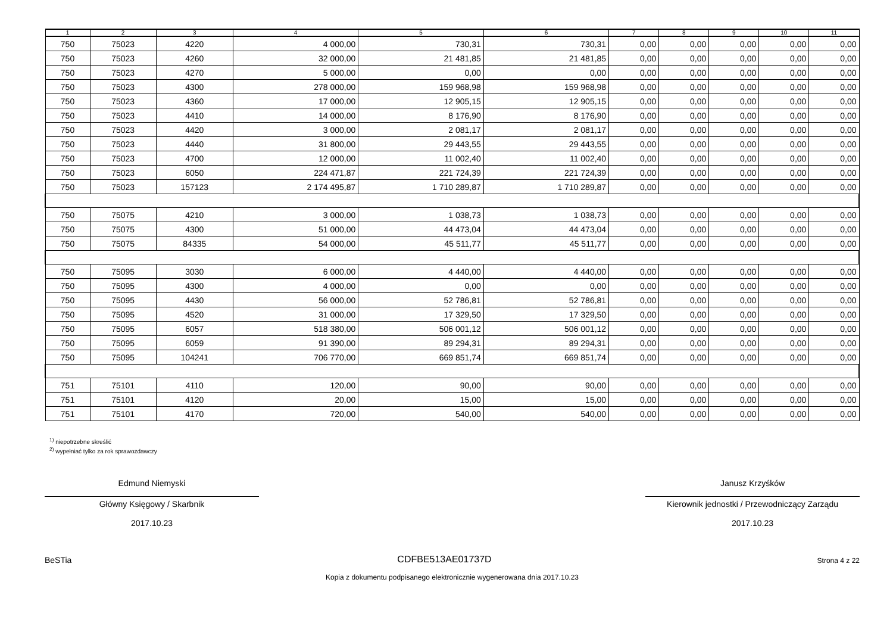| 1 | 2 | 3 | 4 | 5 | 6 | 7 | 8 | 9 | 10 | 11 |
| --- | --- | --- | --- | --- | --- | --- | --- | --- | --- | --- |
| 750 | 75023 | 4220 | 4 000,00 | 730,31 | 730,31 | 0,00 | 0,00 | 0,00 | 0,00 | 0,00 |
| 750 | 75023 | 4260 | 32 000,00 | 21 481,85 | 21 481,85 | 0,00 | 0,00 | 0,00 | 0,00 | 0,00 |
| 750 | 75023 | 4270 | 5 000,00 | 0,00 | 0,00 | 0,00 | 0,00 | 0,00 | 0,00 | 0,00 |
| 750 | 75023 | 4300 | 278 000,00 | 159 968,98 | 159 968,98 | 0,00 | 0,00 | 0,00 | 0,00 | 0,00 |
| 750 | 75023 | 4360 | 17 000,00 | 12 905,15 | 12 905,15 | 0,00 | 0,00 | 0,00 | 0,00 | 0,00 |
| 750 | 75023 | 4410 | 14 000,00 | 8 176,90 | 8 176,90 | 0,00 | 0,00 | 0,00 | 0,00 | 0,00 |
| 750 | 75023 | 4420 | 3 000,00 | 2 081,17 | 2 081,17 | 0,00 | 0,00 | 0,00 | 0,00 | 0,00 |
| 750 | 75023 | 4440 | 31 800,00 | 29 443,55 | 29 443,55 | 0,00 | 0,00 | 0,00 | 0,00 | 0,00 |
| 750 | 75023 | 4700 | 12 000,00 | 11 002,40 | 11 002,40 | 0,00 | 0,00 | 0,00 | 0,00 | 0,00 |
| 750 | 75023 | 6050 | 224 471,87 | 221 724,39 | 221 724,39 | 0,00 | 0,00 | 0,00 | 0,00 | 0,00 |
| 750 | 75023 | 157123 | 2 174 495,87 | 1 710 289,87 | 1 710 289,87 | 0,00 | 0,00 | 0,00 | 0,00 | 0,00 |
| 750 | 75075 | 4210 | 3 000,00 | 1 038,73 | 1 038,73 | 0,00 | 0,00 | 0,00 | 0,00 | 0,00 |
| 750 | 75075 | 4300 | 51 000,00 | 44 473,04 | 44 473,04 | 0,00 | 0,00 | 0,00 | 0,00 | 0,00 |
| 750 | 75075 | 84335 | 54 000,00 | 45 511,77 | 45 511,77 | 0,00 | 0,00 | 0,00 | 0,00 | 0,00 |
| 750 | 75095 | 3030 | 6 000,00 | 4 440,00 | 4 440,00 | 0,00 | 0,00 | 0,00 | 0,00 | 0,00 |
| 750 | 75095 | 4300 | 4 000,00 | 0,00 | 0,00 | 0,00 | 0,00 | 0,00 | 0,00 | 0,00 |
| 750 | 75095 | 4430 | 56 000,00 | 52 786,81 | 52 786,81 | 0,00 | 0,00 | 0,00 | 0,00 | 0,00 |
| 750 | 75095 | 4520 | 31 000,00 | 17 329,50 | 17 329,50 | 0,00 | 0,00 | 0,00 | 0,00 | 0,00 |
| 750 | 75095 | 6057 | 518 380,00 | 506 001,12 | 506 001,12 | 0,00 | 0,00 | 0,00 | 0,00 | 0,00 |
| 750 | 75095 | 6059 | 91 390,00 | 89 294,31 | 89 294,31 | 0,00 | 0,00 | 0,00 | 0,00 | 0,00 |
| 750 | 75095 | 104241 | 706 770,00 | 669 851,74 | 669 851,74 | 0,00 | 0,00 | 0,00 | 0,00 | 0,00 |
| 751 | 75101 | 4110 | 120,00 | 90,00 | 90,00 | 0,00 | 0,00 | 0,00 | 0,00 | 0,00 |
| 751 | 75101 | 4120 | 20,00 | 15,00 | 15,00 | 0,00 | 0,00 | 0,00 | 0,00 | 0,00 |
| 751 | 75101 | 4170 | 720,00 | 540,00 | 540,00 | 0,00 | 0,00 | 0,00 | 0,00 | 0,00 |
<sup>1)</sup> niepotrzebne skreślić
<sup>2)</sup> wypełniać tylko za rok sprawozdawczy
Edmund Niemyski
Główny Księgowy / Skarbnik
2017.10.23
Janusz Krzyśków
Kierownik jednostki / Przewodniczący Zarządu
2017.10.23
BeSTia CDFBE513AE01737D Strona 4 z 22
Kopia z dokumentu podpisanego elektronicznie wygenerowana dnia 2017.10.23